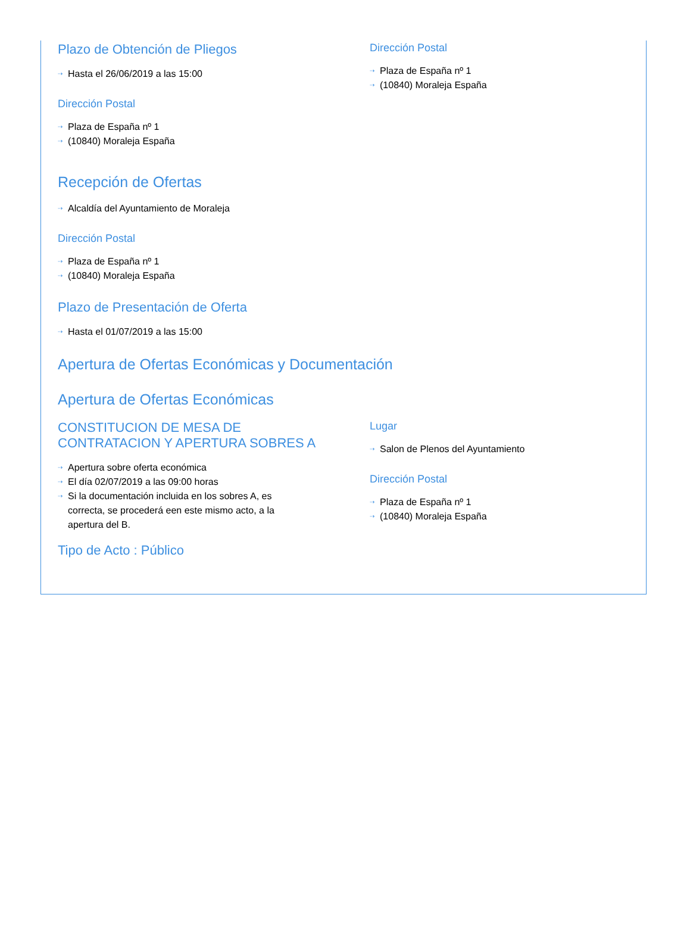Plazo de Obtención de Pliegos
⇢ Hasta el 26/06/2019 a las 15:00
Dirección Postal
⇢ Plaza de España nº 1
⇢ (10840) Moraleja España
Dirección Postal
⇢ Plaza de España nº 1
⇢ (10840) Moraleja España
Recepción de Ofertas
⇢ Alcaldía del Ayuntamiento de Moraleja
Dirección Postal
⇢ Plaza de España nº 1
⇢ (10840) Moraleja España
Plazo de Presentación de Oferta
⇢ Hasta el 01/07/2019 a las 15:00
Apertura de Ofertas Económicas y Documentación
Apertura de Ofertas Económicas
CONSTITUCION DE MESA DE CONTRATACION Y APERTURA SOBRES A
⇢ Apertura sobre oferta económica
⇢ El día 02/07/2019 a las 09:00 horas
⇢ Si la documentación incluida en los sobres A, es correcta, se procederá een este mismo acto, a la apertura del B.
Lugar
⇢ Salon de Plenos del Ayuntamiento
Dirección Postal
⇢ Plaza de España nº 1
⇢ (10840) Moraleja España
Tipo de Acto : Público